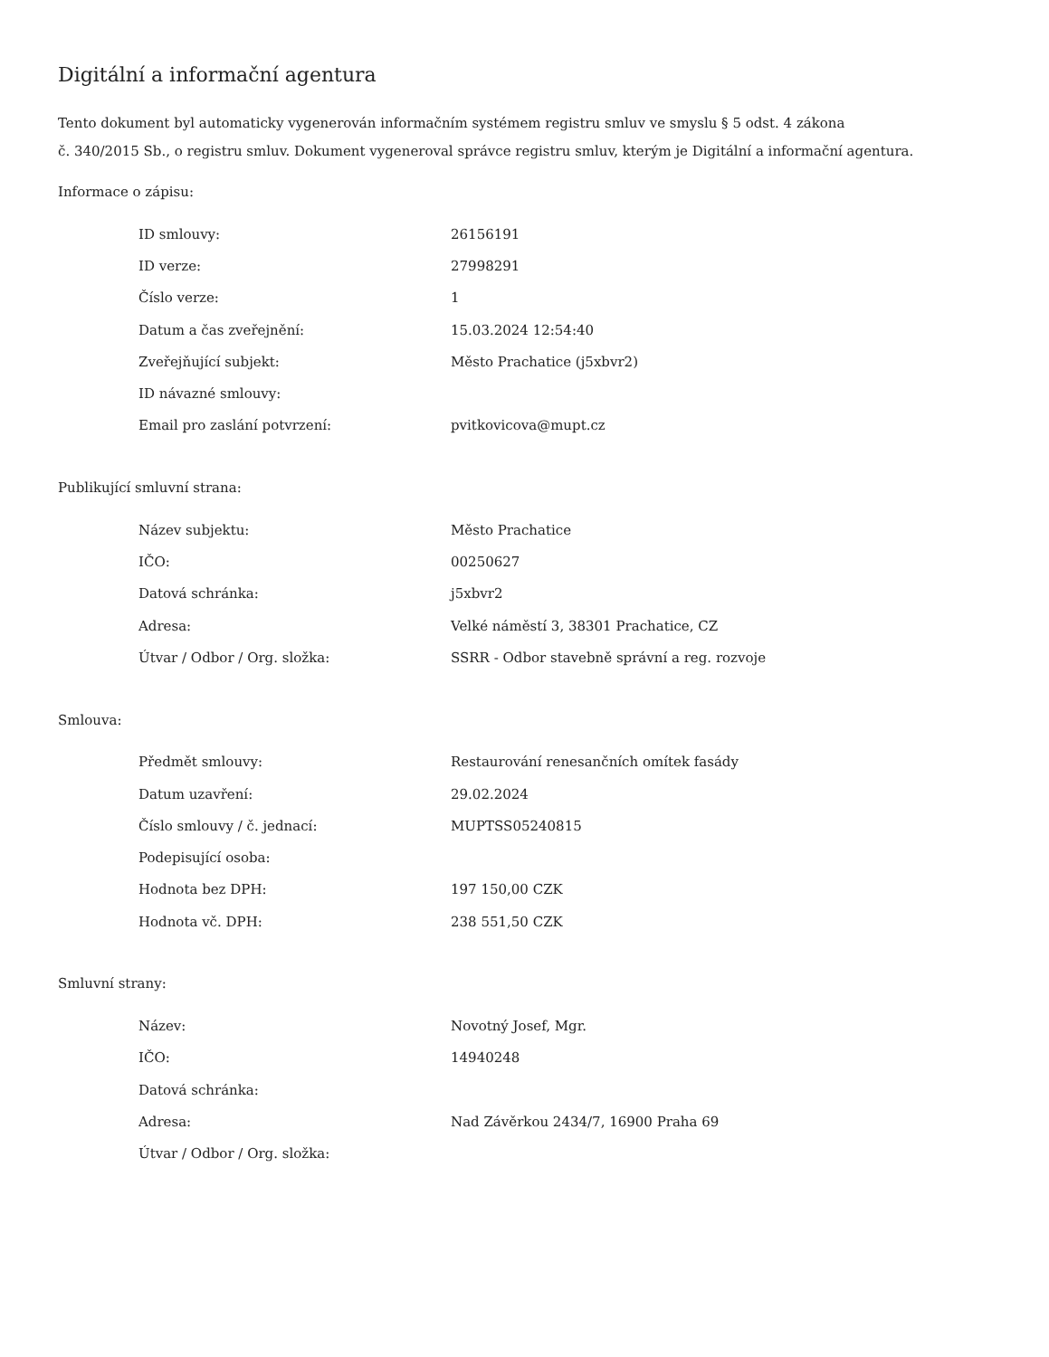Digitální a informační agentura
Tento dokument byl automaticky vygenerován informačním systémem registru smluv ve smyslu § 5 odst. 4 zákona
č. 340/2015 Sb., o registru smluv. Dokument vygeneroval správce registru smluv, kterým je Digitální a informační agentura.
Informace o zápisu:
| ID smlouvy: | 26156191 |
| ID verze: | 27998291 |
| Číslo verze: | 1 |
| Datum a čas zveřejnění: | 15.03.2024 12:54:40 |
| Zveřejňující subjekt: | Město Prachatice (j5xbvr2) |
| ID návazné smlouvy: | |
| Email pro zaslání potvrzení: | pvitkovicova@mupt.cz |
Publikující smluvní strana:
| Název subjektu: | Město Prachatice |
| IČO: | 00250627 |
| Datová schránka: | j5xbvr2 |
| Adresa: | Velké náměstí 3, 38301 Prachatice, CZ |
| Útvar / Odbor / Org. složka: | SSRR - Odbor stavebně správní a reg. rozvoje |
Smlouva:
| Předmět smlouvy: | Restaurování renesančních omítek fasády |
| Datum uzavření: | 29.02.2024 |
| Číslo smlouvy / č. jednací: | MUPTSS05240815 |
| Podepisující osoba: | |
| Hodnota bez DPH: | 197 150,00 CZK |
| Hodnota vč. DPH: | 238 551,50 CZK |
Smluvní strany:
| Název: | Novotný Josef, Mgr. |
| IČO: | 14940248 |
| Datová schránka: | |
| Adresa: | Nad Závěrkou 2434/7, 16900 Praha 69 |
| Útvar / Odbor / Org. složka: | |